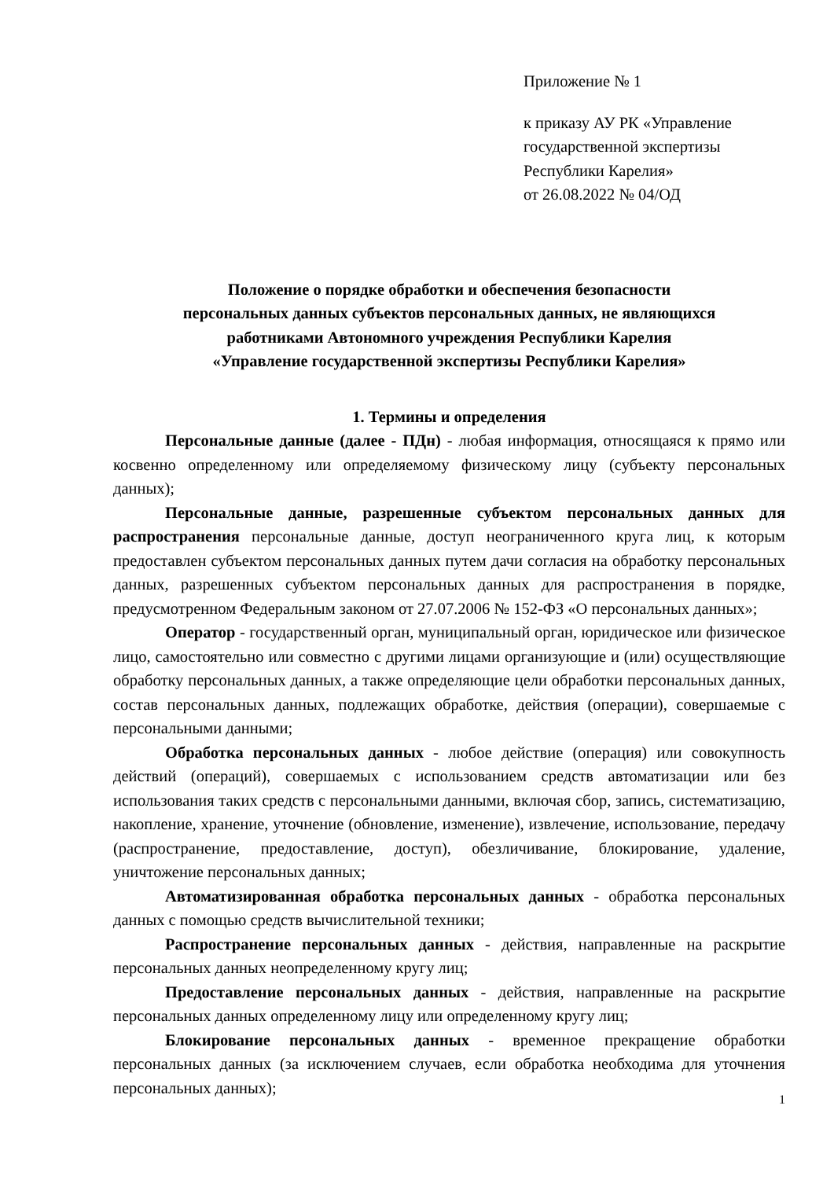Приложение № 1
к приказу АУ РК «Управление государственной экспертизы Республики Карелия»
от 26.08.2022 № 04/ОД
Положение о порядке обработки и обеспечения безопасности
персональных данных субъектов персональных данных, не являющихся
работниками Автономного учреждения Республики Карелия
«Управление государственной экспертизы Республики Карелия»
1. Термины и определения
Персональные данные (далее - ПДн) - любая информация, относящаяся к прямо или косвенно определенному или определяемому физическому лицу (субъекту персональных данных);
Персональные данные, разрешенные субъектом персональных данных для распространения персональные данные, доступ неограниченного круга лиц, к которым предоставлен субъектом персональных данных путем дачи согласия на обработку персональных данных, разрешенных субъектом персональных данных для распространения в порядке, предусмотренном Федеральным законом от 27.07.2006 № 152-ФЗ «О персональных данных»;
Оператор - государственный орган, муниципальный орган, юридическое или физическое лицо, самостоятельно или совместно с другими лицами организующие и (или) осуществляющие обработку персональных данных, а также определяющие цели обработки персональных данных, состав персональных данных, подлежащих обработке, действия (операции), совершаемые с персональными данными;
Обработка персональных данных - любое действие (операция) или совокупность действий (операций), совершаемых с использованием средств автоматизации или без использования таких средств с персональными данными, включая сбор, запись, систематизацию, накопление, хранение, уточнение (обновление, изменение), извлечение, использование, передачу (распространение, предоставление, доступ), обезличивание, блокирование, удаление, уничтожение персональных данных;
Автоматизированная обработка персональных данных - обработка персональных данных с помощью средств вычислительной техники;
Распространение персональных данных - действия, направленные на раскрытие персональных данных неопределенному кругу лиц;
Предоставление персональных данных - действия, направленные на раскрытие персональных данных определенному лицу или определенному кругу лиц;
Блокирование персональных данных - временное прекращение обработки персональных данных (за исключением случаев, если обработка необходима для уточнения персональных данных);
1